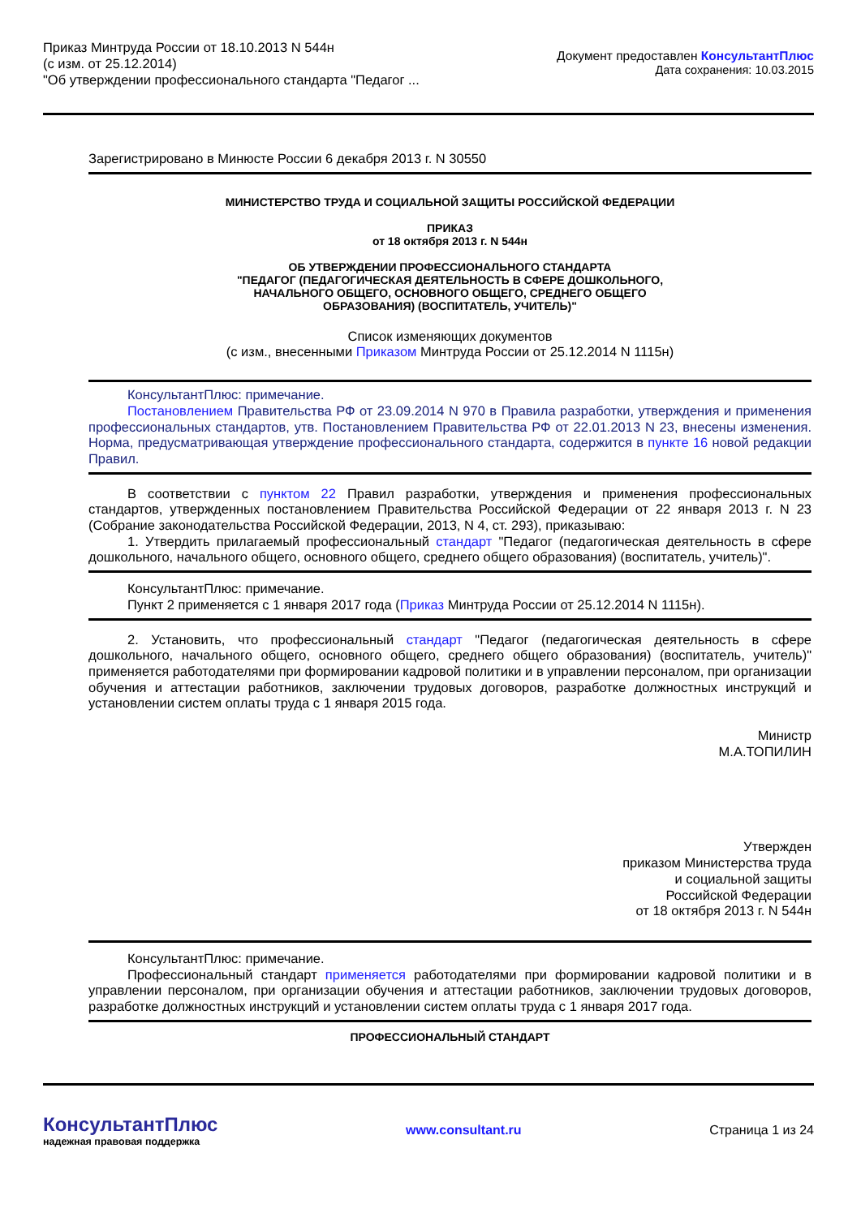Приказ Минтруда России от 18.10.2013 N 544н
(с изм. от 25.12.2014)
"Об утверждении профессионального стандарта "Педагог ...
Документ предоставлен КонсультантПлюс
Дата сохранения: 10.03.2015
Зарегистрировано в Минюсте России 6 декабря 2013 г. N 30550
МИНИСТЕРСТВО ТРУДА И СОЦИАЛЬНОЙ ЗАЩИТЫ РОССИЙСКОЙ ФЕДЕРАЦИИ
ПРИКАЗ
от 18 октября 2013 г. N 544н
ОБ УТВЕРЖДЕНИИ ПРОФЕССИОНАЛЬНОГО СТАНДАРТА
"ПЕДАГОГ (ПЕДАГОГИЧЕСКАЯ ДЕЯТЕЛЬНОСТЬ В СФЕРЕ ДОШКОЛЬНОГО,
НАЧАЛЬНОГО ОБЩЕГО, ОСНОВНОГО ОБЩЕГО, СРЕДНЕГО ОБЩЕГО
ОБРАЗОВАНИЯ) (ВОСПИТАТЕЛЬ, УЧИТЕЛЬ)"
Список изменяющих документов
(с изм., внесенными Приказом Минтруда России от 25.12.2014 N 1115н)
КонсультантПлюс: примечание.
Постановлением Правительства РФ от 23.09.2014 N 970 в Правила разработки, утверждения и применения профессиональных стандартов, утв. Постановлением Правительства РФ от 22.01.2013 N 23, внесены изменения. Норма, предусматривающая утверждение профессионального стандарта, содержится в пункте 16 новой редакции Правил.
В соответствии с пунктом 22 Правил разработки, утверждения и применения профессиональных стандартов, утвержденных постановлением Правительства Российской Федерации от 22 января 2013 г. N 23 (Собрание законодательства Российской Федерации, 2013, N 4, ст. 293), приказываю:
1. Утвердить прилагаемый профессиональный стандарт "Педагог (педагогическая деятельность в сфере дошкольного, начального общего, основного общего, среднего общего образования) (воспитатель, учитель)".
КонсультантПлюс: примечание.
Пункт 2 применяется с 1 января 2017 года (Приказ Минтруда России от 25.12.2014 N 1115н).
2. Установить, что профессиональный стандарт "Педагог (педагогическая деятельность в сфере дошкольного, начального общего, основного общего, среднего общего образования) (воспитатель, учитель)" применяется работодателями при формировании кадровой политики и в управлении персоналом, при организации обучения и аттестации работников, заключении трудовых договоров, разработке должностных инструкций и установлении систем оплаты труда с 1 января 2015 года.
Министр
М.А.ТОПИЛИН
Утвержден
приказом Министерства труда
и социальной защиты
Российской Федерации
от 18 октября 2013 г. N 544н
КонсультантПлюс: примечание.
Профессиональный стандарт применяется работодателями при формировании кадровой политики и в управлении персоналом, при организации обучения и аттестации работников, заключении трудовых договоров, разработке должностных инструкций и установлении систем оплаты труда с 1 января 2017 года.
ПРОФЕССИОНАЛЬНЫЙ СТАНДАРТ
КонсультантПлюс
надежная правовая поддержка
www.consultant.ru Страница 1 из 24